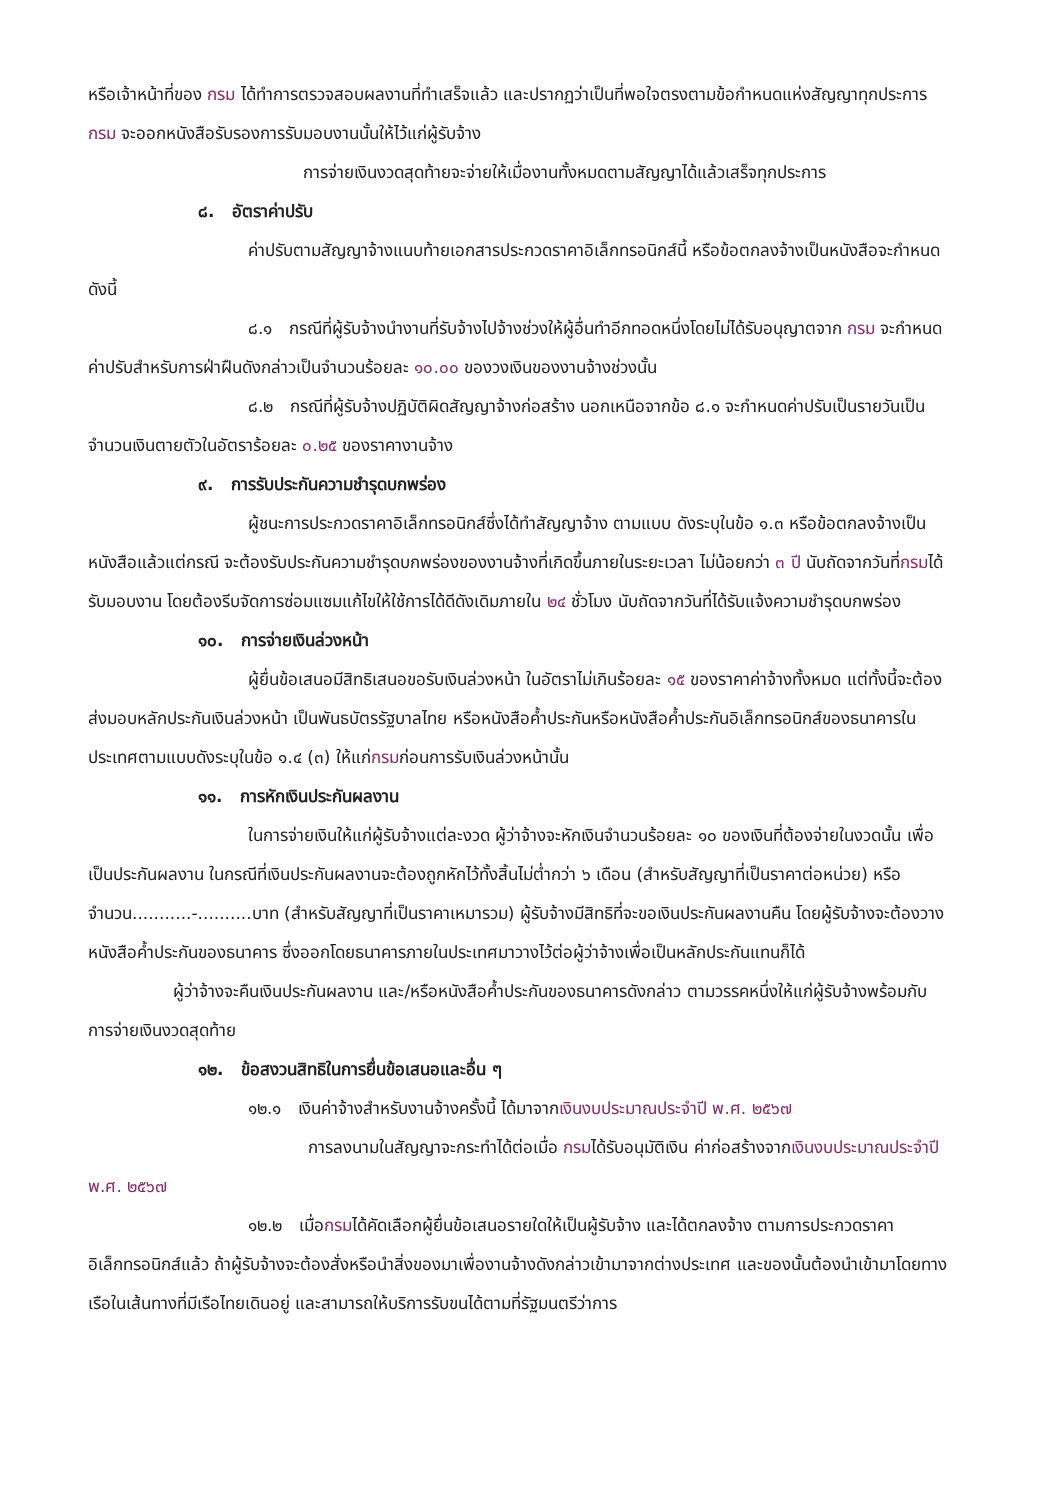หรือเจ้าหน้าที่ของ กรม ได้ทำการตรวจสอบผลงานที่ทำเสร็จแล้ว และปรากฏว่าเป็นที่พอใจตรงตามข้อกำหนดแห่งสัญญาทุกประการ กรม จะออกหนังสือรับรองการรับมอบงานนั้นให้ไว้แก่ผู้รับจ้าง
การจ่ายเงินงวดสุดท้ายจะจ่ายให้เมื่องานทั้งหมดตามสัญญาได้แล้วเสร็จทุกประการ
๘. อัตราค่าปรับ
ค่าปรับตามสัญญาจ้างแนบท้ายเอกสารประกวดราคาอิเล็กทรอนิกส์นี้ หรือข้อตกลงจ้างเป็นหนังสือจะกำหนด ดังนี้
๘.๑ กรณีที่ผู้รับจ้างนำงานที่รับจ้างไปจ้างช่วงให้ผู้อื่นทำอีกทอดหนึ่งโดยไม่ได้รับอนุญาตจาก กรม จะกำหนดค่าปรับสำหรับการฝ่าฝืนดังกล่าวเป็นจำนวนร้อยละ ๑๐.๐๐ ของวงเงินของงานจ้างช่วงนั้น
๘.๒ กรณีที่ผู้รับจ้างปฏิบัติผิดสัญญาจ้างก่อสร้าง นอกเหนือจากข้อ ๘.๑ จะกำหนดค่าปรับเป็นรายวันเป็นจำนวนเงินตายตัวในอัตราร้อยละ ๐.๒๕ ของราคางานจ้าง
๙. การรับประกันความชำรุดบกพร่อง
ผู้ชนะการประกวดราคาอิเล็กทรอนิกส์ซึ่งได้ทำสัญญาจ้าง ตามแบบ ดังระบุในข้อ ๑.๓ หรือข้อตกลงจ้างเป็นหนังสือแล้วแต่กรณี จะต้องรับประกันความชำรุดบกพร่องของงานจ้างที่เกิดขึ้นภายในระยะเวลา ไม่น้อยกว่า ๓ ปี นับถัดจากวันที่กรมได้รับมอบงาน โดยต้องรีบจัดการซ่อมแซมแก้ไขให้ใช้การได้ดีดังเดิมภายใน ๒๔ ชั่วโมง นับถัดจากวันที่ได้รับแจ้งความชำรุดบกพร่อง
๑๐. การจ่ายเงินล่วงหน้า
ผู้ยื่นข้อเสนอมีสิทธิเสนอขอรับเงินล่วงหน้า ในอัตราไม่เกินร้อยละ ๑๕ ของราคาค่าจ้างทั้งหมด แต่ทั้งนี้จะต้องส่งมอบหลักประกันเงินล่วงหน้า เป็นพันธบัตรรัฐบาลไทย หรือหนังสือค้ำประกันหรือหนังสือค้ำประกันอิเล็กทรอนิกส์ของธนาคารในประเทศตามแบบดังระบุในข้อ ๑.๔ (๓) ให้แก่กรมก่อนการรับเงินล่วงหน้านั้น
๑๑. การหักเงินประกันผลงาน
ในการจ่ายเงินให้แก่ผู้รับจ้างแต่ละงวด ผู้ว่าจ้างจะหักเงินจำนวนร้อยละ ๑๐ ของเงินที่ต้องจ่ายในงวดนั้น เพื่อเป็นประกันผลงาน ในกรณีที่เงินประกันผลงานจะต้องถูกหักไว้ทั้งสิ้นไม่ต่ำกว่า ๖ เดือน (สำหรับสัญญาที่เป็นราคาต่อหน่วย) หรือจำนวน...........-..........บาท (สำหรับสัญญาที่เป็นราคาเหมารวม) ผู้รับจ้างมีสิทธิที่จะขอเงินประกันผลงานคืน โดยผู้รับจ้างจะต้องวางหนังสือค้ำประกันของธนาคาร ซึ่งออกโดยธนาคารภายในประเทศมาวางไว้ต่อผู้ว่าจ้างเพื่อเป็นหลักประกันแทนก็ได้
ผู้ว่าจ้างจะคืนเงินประกันผลงาน และ/หรือหนังสือค้ำประกันของธนาคารดังกล่าว ตามวรรคหนึ่งให้แก่ผู้รับจ้างพร้อมกับการจ่ายเงินงวดสุดท้าย
๑๒. ข้อสงวนสิทธิในการยื่นข้อเสนอและอื่น ๆ
๑๒.๑ เงินค่าจ้างสำหรับงานจ้างครั้งนี้ ได้มาจากเงินงบประมาณประจำปี พ.ศ. ๒๕๖๗
การลงนามในสัญญาจะกระทำได้ต่อเมื่อ กรมได้รับอนุมัติเงิน ค่าก่อสร้างจากเงินงบประมาณประจำปี พ.ศ. ๒๕๖๗
๑๒.๒ เมื่อกรมได้คัดเลือกผู้ยื่นข้อเสนอรายใดให้เป็นผู้รับจ้าง และได้ตกลงจ้าง ตามการประกวดราคาอิเล็กทรอนิกส์แล้ว ถ้าผู้รับจ้างจะต้องสั่งหรือนำสิ่งของมาเพื่องานจ้างดังกล่าวเข้ามาจากต่างประเทศ และของนั้นต้องนำเข้ามาโดยทางเรือในเส้นทางที่มีเรือไทยเดินอยู่ และสามารถให้บริการรับขนได้ตามที่รัฐมนตรีว่าการ